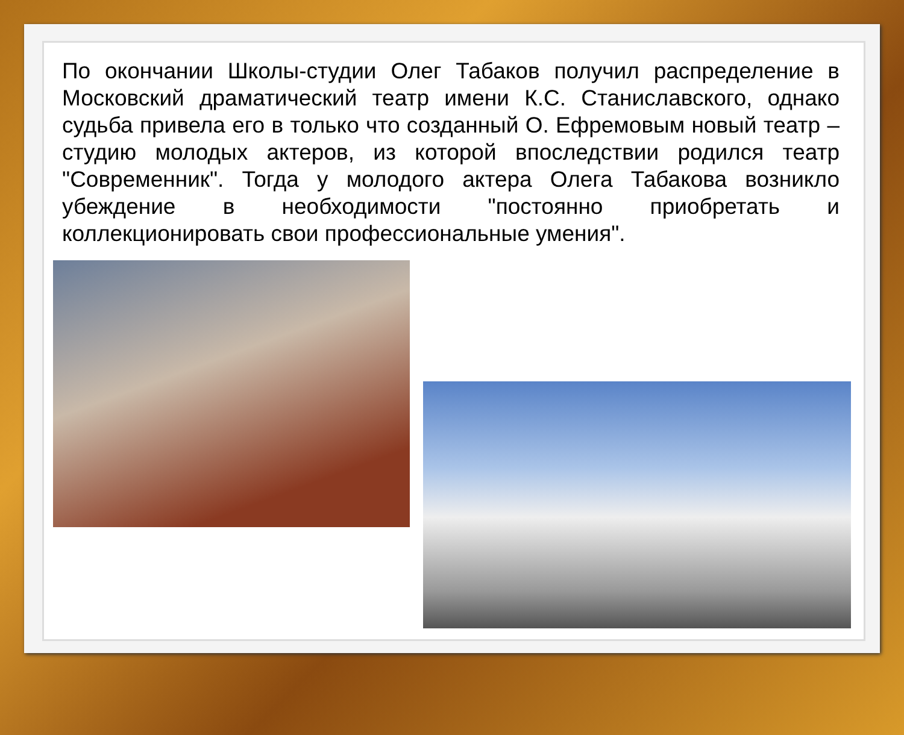По окончании Школы-студии Олег Табаков получил распределение в Московский драматический театр имени К.С. Станиславского, однако судьба привела его в только что созданный О. Ефремовым новый театр – студию молодых актеров, из которой впоследствии родился театр "Современник". Тогда у молодого актера Олега Табакова возникло убеждение в необходимости "постоянно приобретать и коллекционировать свои профессиональные умения".